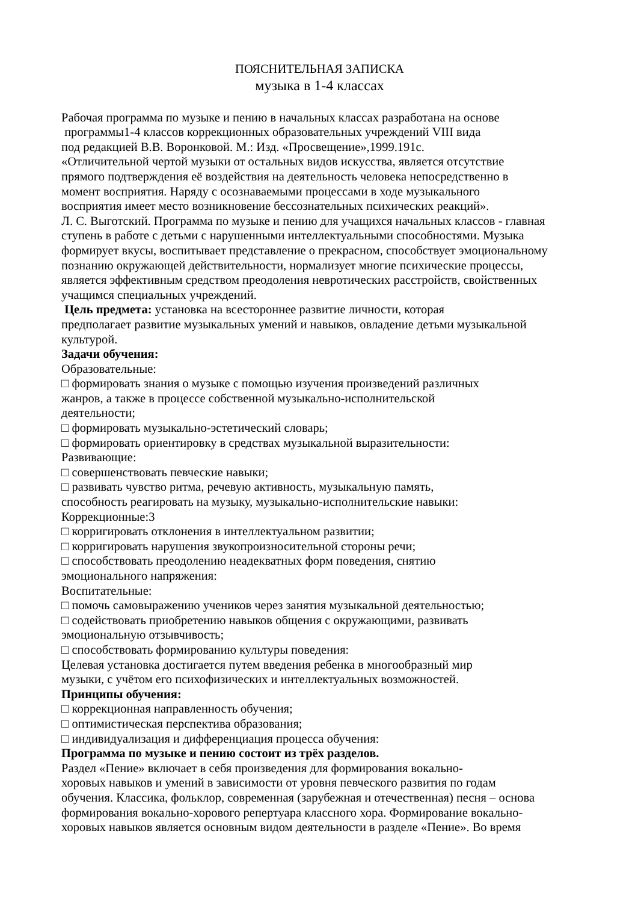ПОЯСНИТЕЛЬНАЯ ЗАПИСКА
музыка в 1-4 классах
Рабочая программа по музыке и пению в начальных классах разработана на основе
программы1-4 классов коррекционных образовательных учреждений VIII вида
под редакцией В.В. Воронковой. М.: Изд. «Просвещение»,1999.191с.
«Отличительной чертой музыки от остальных видов искусства, является отсутствие
прямого подтверждения её воздействия на деятельность человека непосредственно в
момент восприятия. Наряду с осознаваемыми процессами в ходе музыкального
восприятия имеет место возникновение бессознательных психических реакций».
Л. С. Выготский. Программа по музыке и пению для учащихся начальных классов - главная
ступень в работе с детьми с нарушенными интеллектуальными способностями. Музыка
формирует вкусы, воспитывает представление о прекрасном, способствует эмоциональному
познанию окружающей действительности, нормализует многие психические процессы,
является эффективным средством преодоления невротических расстройств, свойственных
учащимся специальных учреждений.
Цель предмета: установка на всестороннее развитие личности, которая
предполагает развитие музыкальных умений и навыков, овладение детьми музыкальной
культурой.
Задачи обучения:
Образовательные:
□ формировать знания о музыке с помощью изучения произведений различных
жанров, а также в процессе собственной музыкально-исполнительской
деятельности;
□ формировать музыкально-эстетический словарь;
□ формировать ориентировку в средствах музыкальной выразительности:
Развивающие:
□ совершенствовать певческие навыки;
□ развивать чувство ритма, речевую активность, музыкальную память,
способность реагировать на музыку, музыкально-исполнительские навыки:
Коррекционные:3
□ корригировать отклонения в интеллектуальном развитии;
□ корригировать нарушения звукопроизносительной стороны речи;
□ способствовать преодолению неадекватных форм поведения, снятию
эмоционального напряжения:
Воспитательные:
□ помочь самовыражению учеников через занятия музыкальной деятельностью;
□ содействовать приобретению навыков общения с окружающими, развивать
эмоциональную отзывчивость;
□ способствовать формированию культуры поведения:
Целевая установка достигается путем введения ребенка в многообразный мир
музыки, с учётом его психофизических и интеллектуальных возможностей.
Принципы обучения:
□ коррекционная направленность обучения;
□ оптимистическая перспектива образования;
□ индивидуализация и дифференциация процесса обучения:
Программа по музыке и пению состоит из трёх разделов.
Раздел «Пение» включает в себя произведения для формирования вокально-
хоровых навыков и умений в зависимости от уровня певческого развития по годам
обучения. Классика, фольклор, современная (зарубежная и отечественная) песня – основа
формирования вокально-хорового репертуара классного хора. Формирование вокально-
хоровых навыков является основным видом деятельности в разделе «Пение». Во время